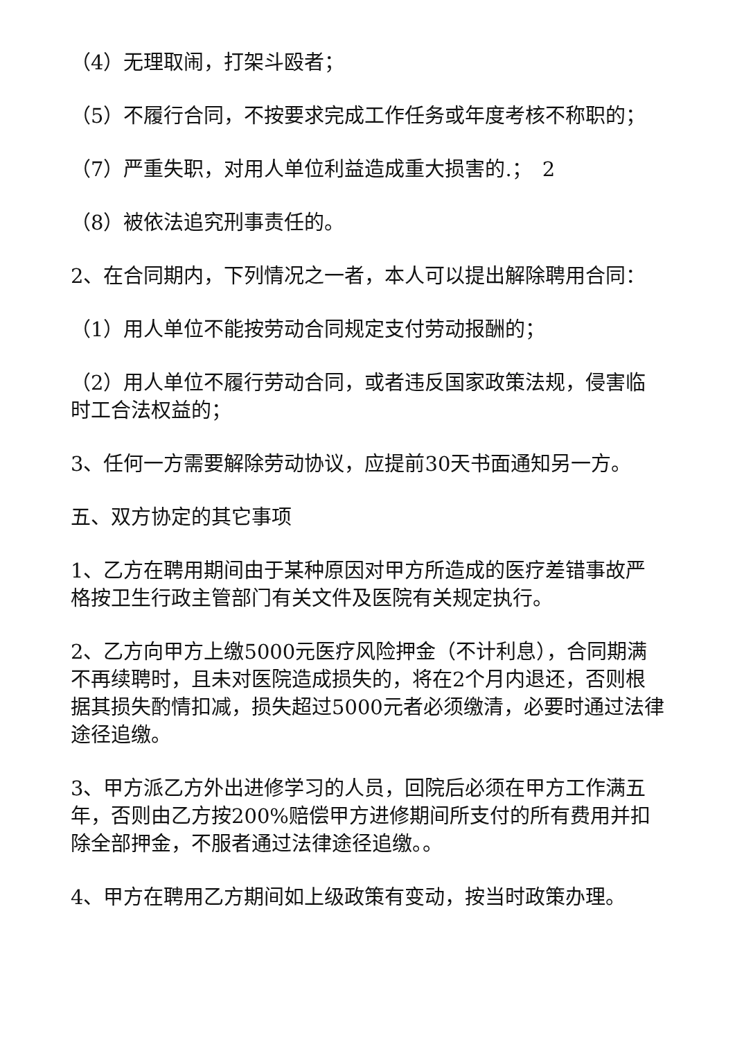（4）无理取闹，打架斗殴者；
（5）不履行合同，不按要求完成工作任务或年度考核不称职的；
（7）严重失职，对用人单位利益造成重大损害的.；　2
（8）被依法追究刑事责任的。
2、在合同期内，下列情况之一者，本人可以提出解除聘用合同：
（1）用人单位不能按劳动合同规定支付劳动报酬的；
（2）用人单位不履行劳动合同，或者违反国家政策法规，侵害临时工合法权益的；
3、任何一方需要解除劳动协议，应提前30天书面通知另一方。
五、双方协定的其它事项
1、乙方在聘用期间由于某种原因对甲方所造成的医疗差错事故严格按卫生行政主管部门有关文件及医院有关规定执行。
2、乙方向甲方上缴5000元医疗风险押金（不计利息），合同期满不再续聘时，且未对医院造成损失的，将在2个月内退还，否则根据其损失酌情扣减，损失超过5000元者必须缴清，必要时通过法律途径追缴。
3、甲方派乙方外出进修学习的人员，回院后必须在甲方工作满五年，否则由乙方按200%赔偿甲方进修期间所支付的所有费用并扣除全部押金，不服者通过法律途径追缴。。
4、甲方在聘用乙方期间如上级政策有变动，按当时政策办理。